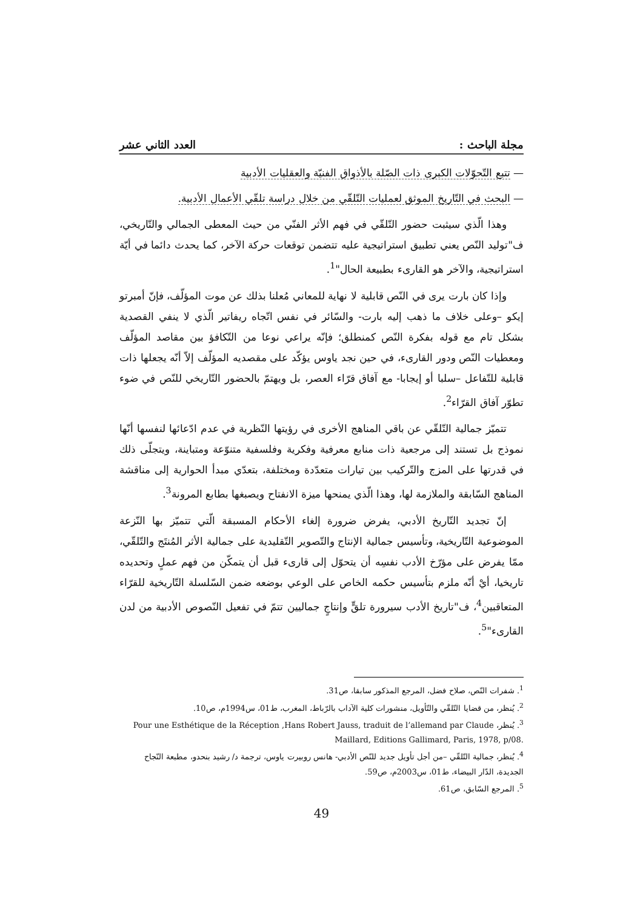مجلة الباحث : العدد الثاني عشر
— تتبع التّحوّلات الكبرى ذات الصّلة بالأذواق الفنيّة والعقليات الأدبية
— البحث في التّاريخ الموثق لعمليات التّلقّي من خلال دراسة تلقّي الأعمال الأدبية.
وهذا الّذي سيثبت حضور التّلقّي في فهم الأثر الفنّي من حيث المعطى الجمالي والتّاريخي، ف"توليد النّص يعني تطبيق استراتيجية عليه تتضمن توقعات حركة الآخر، كما يحدث دائما في أيّة استراتيجية، والآخر هو القارىء بطبيعة الحال"<sup>1</sup>.
وإذا كان بارت يرى في النّص قابلية لا نهاية للمعاني مُعلنا بذلك عن موت المؤلّف، فإنّ أمبرتو إيكو –وعلى خلاف ما ذهب إليه بارت- والسّائر في نفس اتّجاه ريفاتير الّذي لا ينفي القصدية بشكل تام مع قوله بفكرة النّص كمنطلق؛ فإنّه يراعي نوعا من التّكافؤ بين مقاصد المؤلّف ومعطيات النّص ودور القارىء، في حين نجد ياوس يؤكّد على مقصديه المؤلّف إلاّ أنّه يجعلها ذات قابلية للتّفاعل –سلبا أو إيجابا- مع آفاق قرّاء العصر، بل ويهتمّ بالحضور التّاريخي للنّص في ضوء تطوّر آفاق القرّاء<sup>2</sup>.
تتميّز جمالية التّلقّي عن باقي المناهج الأخرى في رؤيتها النّظرية في عدم ادّعائها لنفسها أنّها نموذج بل تستند إلى مرجعية ذات منابع معرفية وفكرية وفلسفية متنوّعة ومتباينة، ويتجلّى ذلك في قدرتها على المزج والتّركيب بين تيارات متعدّدة ومختلفة، بتعدّي مبدأ الحوارية إلى مناقشة المناهج السّابقة والملازمة لها، وهذا الّذي يمنحها ميزة الانفتاح ويصبغها بطابع المرونة<sup>3</sup>.
إنّ تجديد التّاريخ الأدبي، يفرض ضرورة إلغاء الأحكام المسبقة الّتي تتميّز بها النّزعة الموضوعية التّاريخية، وتأسيس جمالية الإنتاج والتّصوير التّقليدية على جمالية الأثر المُنتَج والتّلقّي، ممّا يفرض على مؤرّخ الأدب نفسِه أن يتحوّل إلى قارىء قبل أن يتمكّن من فهم عملٍ وتحديده تاريخيا، أيْ أنّه ملزم بتأسيس حكمه الخاص على الوعي بوضعه ضمن السّلسلة التّاريخية للقرّاء المتعاقبين<sup>4</sup>، ف"تاريخ الأدب سيرورة تلقٍّ وإنتاجٍ جماليين تتمّ في تفعيل النّصوص الأدبية من لدن القارىء"<sup>5</sup>.
<sup>1</sup>. شفرات النّص، صلاح فضل، المرجع المذكور سابقا، ص31.
<sup>2</sup>. يُنظر، من قضايا التّلقّي والتّأويل، منشورات كلية الآداب بالرّباط، المغرب، ط01، س1994م، ص10.
<sup>3</sup>. يُنظر، Pour une Esthétique de la Réception ,Hans Robert Jauss, traduit de l’allemand par Claude Maillard, Editions Gallimard, Paris, 1978, p/08.
<sup>4</sup>. يُنظر، جمالية التّلقّي –من أجل تأويل جديد للنّص الأدبي- هانس روبيرت ياوس، ترجمة د/ رشيد بنحدو، مطبعة النّجاح الجديدة، الدّار البيضاء، ط01، س2003م، ص59.
<sup>5</sup>. المرجع السّابق، ص61.
49